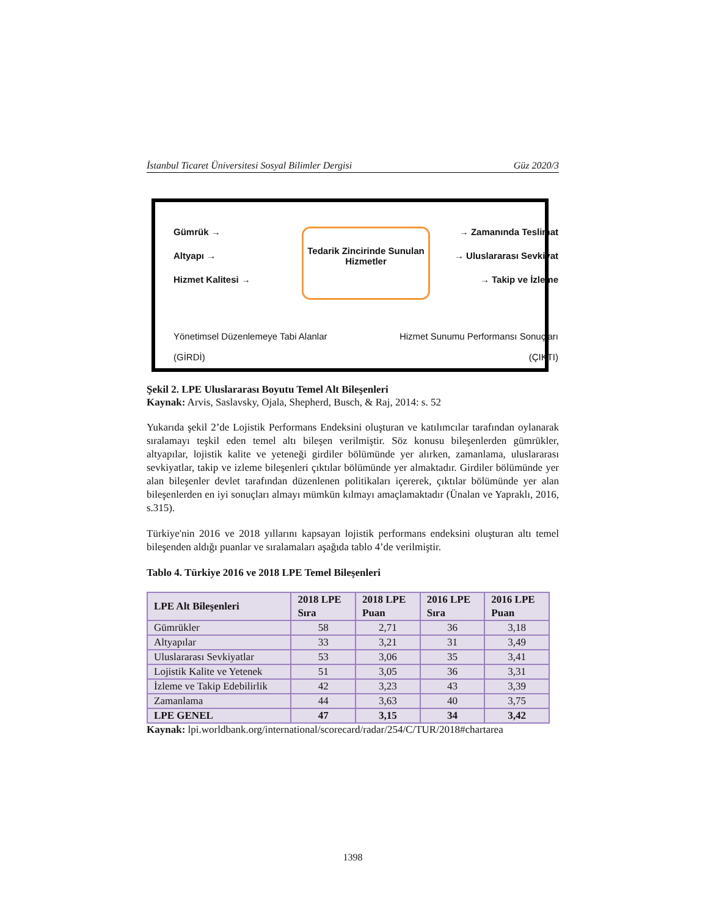İstanbul Ticaret Üniversitesi Sosyal Bilimler Dergisi Güz 2020/3
Gümrük →
Altyapı →
Hizmet Kalitesi →
Tedarik Zincirinde Sunulan
Hizmetler
→ Zamanında Teslimat
→ Uluslararası Sevkiyat
→ Takip ve İzleme
Yönetimsel Düzenlemeye Tabi Alanlar
(GİRDİ)
Hizmet Sunumu Performansı Sonuçları
(ÇIKTI)
Şekil 2. LPE Uluslararası Boyutu Temel Alt Bileşenleri
Kaynak: Arvis, Saslavsky, Ojala, Shepherd, Busch, & Raj, 2014: s. 52
Yukarıda şekil 2’de Lojistik Performans Endeksini oluşturan ve katılımcılar tarafından oylanarak sıralamayı teşkil eden temel altı bileşen verilmiştir. Söz konusu bileşenlerden gümrükler, altyapılar, lojistik kalite ve yeteneği girdiler bölümünde yer alırken, zamanlama, uluslararası sevkiyatlar, takip ve izleme bileşenleri çıktılar bölümünde yer almaktadır. Girdiler bölümünde yer alan bileşenler devlet tarafından düzenlenen politikaları içererek, çıktılar bölümünde yer alan bileşenlerden en iyi sonuçları almayı mümkün kılmayı amaçlamaktadır (Ünalan ve Yapraklı, 2016, s.315).
Türkiye'nin 2016 ve 2018 yıllarını kapsayan lojistik performans endeksini oluşturan altı temel bileşenden aldığı puanlar ve sıralamaları aşağıda tablo 4’de verilmiştir.
Tablo 4. Türkiye 2016 ve 2018 LPE Temel Bileşenleri
| LPE Alt Bileşenleri | 2018 LPE Sıra | 2018 LPE Puan | 2016 LPE Sıra | 2016 LPE Puan |
| --- | --- | --- | --- | --- |
| Gümrükler | 58 | 2,71 | 36 | 3,18 |
| Altyapılar | 33 | 3,21 | 31 | 3,49 |
| Uluslararası Sevkiyatlar | 53 | 3,06 | 35 | 3,41 |
| Lojistik Kalite ve Yetenek | 51 | 3,05 | 36 | 3,31 |
| İzleme ve Takip Edebilirlik | 42 | 3,23 | 43 | 3,39 |
| Zamanlama | 44 | 3,63 | 40 | 3,75 |
| LPE GENEL | 47 | 3,15 | 34 | 3,42 |
Kaynak: lpi.worldbank.org/international/scorecard/radar/254/C/TUR/2018#chartarea
1398